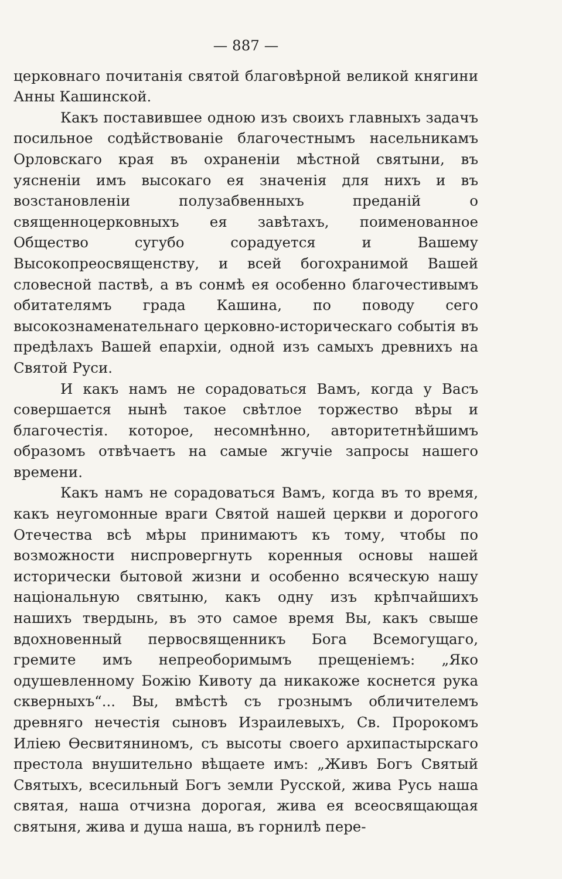— 887 —
церковнаго почитанія святой благовѣрной великой княгини Анны Кашинской.
Какъ поставившее одною изъ своихъ главныхъ задачъ посильное содѣйствованіе благочестнымъ насельникамъ Орловскаго края въ охраненіи мѣстной святыни, въ уясненіи имъ высокаго ея значенія для нихъ и въ возстановленіи полузабвенныхъ преданій о священноцерковныхъ ея завѣтахъ, поименованное Общество сугубо сорадуется и Вашему Высокопреосвященству, и всей богохранимой Вашей словесной паствѣ, а въ сонмѣ ея особенно благочестивымъ обитателямъ града Кашина, по поводу сего высокознаменательнаго церковно-историческаго событія въ предѣлахъ Вашей епархіи, одной изъ самыхъ древнихъ на Святой Руси.
И какъ намъ не сорадоваться Вамъ, когда у Васъ совершается нынѣ такое свѣтлое торжество вѣры и благочестія. которое, несомнѣнно, авторитетнѣйшимъ образомъ отвѣчаетъ на самые жгучіе запросы нашего времени.
Какъ намъ не сорадоваться Вамъ, когда въ то время, какъ неугомонные враги Святой нашей церкви и дорогого Отечества всѣ мѣры принимаютъ къ тому, чтобы по возможности ниспровергнуть коренныя основы нашей исторически бытовой жизни и особенно всяческую нашу національную святыню, какъ одну изъ крѣпчайшихъ нашихъ твердынь, въ это самое время Вы, какъ свыше вдохновенный первосвященникъ Бога Всемогущаго, гремите имъ непреоборимымъ прещеніемъ: „Яко одушевленному Божію Кивоту да никакоже коснется рука скверныхъ“... Вы, вмѣстѣ съ грознымъ обличителемъ древняго нечестія сыновъ Израилевыхъ, Св. Пророкомъ Иліею Ѳесвитяниномъ, съ высоты своего архипастырскаго престола внушительно вѣщаете имъ: „Живъ Богъ Святый Святыхъ, всесильный Богъ земли Русской, жива Русь наша святая, наша отчизна дорогая, жива ея всеосвящающая святыня, жива и душа наша, въ горнилѣ пере-